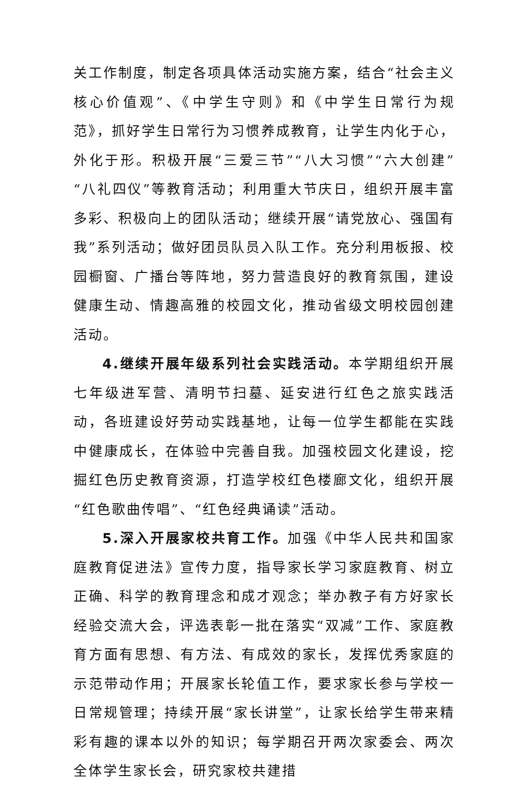关工作制度，制定各项具体活动实施方案，结合“社会主义核心价值观”、《中学生守则》和《中学生日常行为规范》，抓好学生日常行为习惯养成教育，让学生内化于心，外化于形。积极开展“三爱三节”“八大习惯”“六大创建”“八礼四仪”等教育活动；利用重大节庆日，组织开展丰富多彩、积极向上的团队活动；继续开展“请党放心、强国有我”系列活动；做好团员队员入队工作。充分利用板报、校园橱窗、广播台等阵地，努力营造良好的教育氛围，建设健康生动、情趣高雅的校园文化，推动省级文明校园创建活动。
4.继续开展年级系列社会实践活动。本学期组织开展七年级进军营、清明节扫墓、延安进行红色之旅实践活动，各班建设好劳动实践基地，让每一位学生都能在实践中健康成长，在体验中完善自我。加强校园文化建设，挖掘红色历史教育资源，打造学校红色楼廊文化，组织开展“红色歌曲传唱”、“红色经典诵读”活动。
5.深入开展家校共育工作。加强《中华人民共和国家庭教育促进法》宣传力度，指导家长学习家庭教育、树立正确、科学的教育理念和成才观念；举办教子有方好家长经验交流大会，评选表彰一批在落实“双减”工作、家庭教育方面有思想、有方法、有成效的家长，发挥优秀家庭的示范带动作用；开展家长轮值工作，要求家长参与学校一日常规管理；持续开展“家长讲堂”，让家长给学生带来精彩有趣的课本以外的知识；每学期召开两次家委会、两次全体学生家长会，研究家校共建措